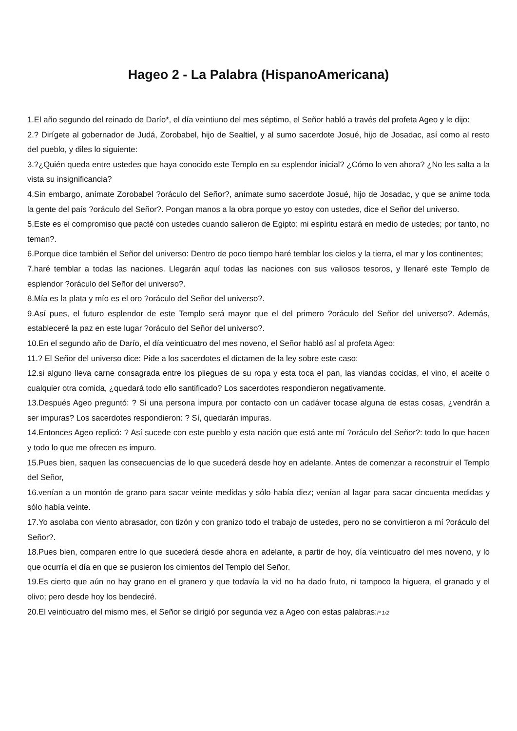Hageo 2 - La Palabra (HispanoAmericana)
1.El año segundo del reinado de Darío*, el día veintiuno del mes séptimo, el Señor habló a través del profeta Ageo y le dijo:
2.? Dirígete al gobernador de Judá, Zorobabel, hijo de Sealtiel, y al sumo sacerdote Josué, hijo de Josadac, así como al resto del pueblo, y diles lo siguiente:
3.?¿Quién queda entre ustedes que haya conocido este Templo en su esplendor inicial? ¿Cómo lo ven ahora? ¿No les salta a la vista su insignificancia?
4.Sin embargo, anímate Zorobabel ?oráculo del Señor?, anímate sumo sacerdote Josué, hijo de Josadac, y que se anime toda la gente del país ?oráculo del Señor?. Pongan manos a la obra porque yo estoy con ustedes, dice el Señor del universo.
5.Este es el compromiso que pacté con ustedes cuando salieron de Egipto: mi espíritu estará en medio de ustedes; por tanto, no teman?.
6.Porque dice también el Señor del universo: Dentro de poco tiempo haré temblar los cielos y la tierra, el mar y los continentes;
7.haré temblar a todas las naciones. Llegarán aquí todas las naciones con sus valiosos tesoros, y llenaré este Templo de esplendor ?oráculo del Señor del universo?.
8.Mía es la plata y mío es el oro ?oráculo del Señor del universo?.
9.Así pues, el futuro esplendor de este Templo será mayor que el del primero ?oráculo del Señor del universo?. Además, estableceré la paz en este lugar ?oráculo del Señor del universo?.
10.En el segundo año de Darío, el día veinticuatro del mes noveno, el Señor habló así al profeta Ageo:
11.? El Señor del universo dice: Pide a los sacerdotes el dictamen de la ley sobre este caso:
12.si alguno lleva carne consagrada entre los pliegues de su ropa y esta toca el pan, las viandas cocidas, el vino, el aceite o cualquier otra comida, ¿quedará todo ello santificado? Los sacerdotes respondieron negativamente.
13.Después Ageo preguntó: ? Si una persona impura por contacto con un cadáver tocase alguna de estas cosas, ¿vendrán a ser impuras? Los sacerdotes respondieron: ? Sí, quedarán impuras.
14.Entonces Ageo replicó: ? Así sucede con este pueblo y esta nación que está ante mí ?oráculo del Señor?: todo lo que hacen y todo lo que me ofrecen es impuro.
15.Pues bien, saquen las consecuencias de lo que sucederá desde hoy en adelante. Antes de comenzar a reconstruir el Templo del Señor,
16.venían a un montón de grano para sacar veinte medidas y sólo había diez; venían al lagar para sacar cincuenta medidas y sólo había veinte.
17.Yo asolaba con viento abrasador, con tizón y con granizo todo el trabajo de ustedes, pero no se convirtieron a mí ?oráculo del Señor?.
18.Pues bien, comparen entre lo que sucederá desde ahora en adelante, a partir de hoy, día veinticuatro del mes noveno, y lo que ocurría el día en que se pusieron los cimientos del Templo del Señor.
19.Es cierto que aún no hay grano en el granero y que todavía la vid no ha dado fruto, ni tampoco la higuera, el granado y el olivo; pero desde hoy los bendeciré.
20.El veinticuatro del mismo mes, el Señor se dirigió por segunda vez a Ageo con estas palabras:P 1/2